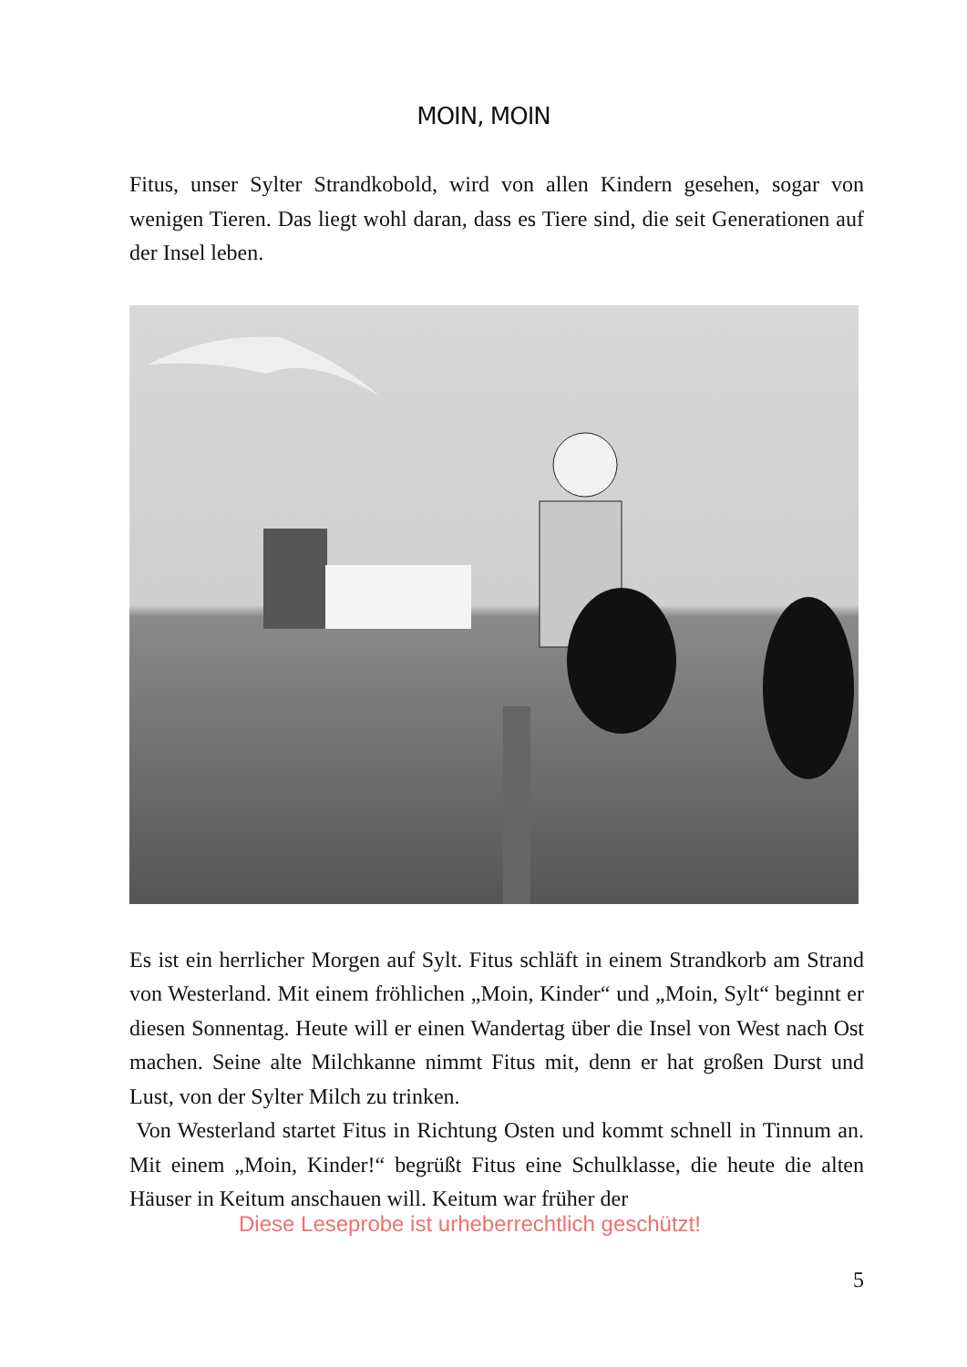MOIN, MOIN
Fitus, unser Sylter Strandkobold, wird von allen Kindern gesehen, sogar von wenigen Tieren. Das liegt wohl daran, dass es Tiere sind, die seit Generationen auf der Insel leben.
Es ist ein herrlicher Morgen auf Sylt. Fitus schläft in einem Strandkorb am Strand von Westerland. Mit einem fröhlichen „Moin, Kinder“ und „Moin, Sylt“ beginnt er diesen Sonnentag. Heute will er einen Wandertag über die Insel von West nach Ost machen. Seine alte Milchkanne nimmt Fitus mit, denn er hat großen Durst und Lust, von der Sylter Milch zu trinken.
Von Westerland startet Fitus in Richtung Osten und kommt schnell in Tinnum an. Mit einem „Moin, Kinder!“ begrüßt Fitus eine Schulklasse, die heute die alten Häuser in Keitum anschauen will. Keitum war früher der
Diese Leseprobe ist urheberrechtlich geschützt!
5